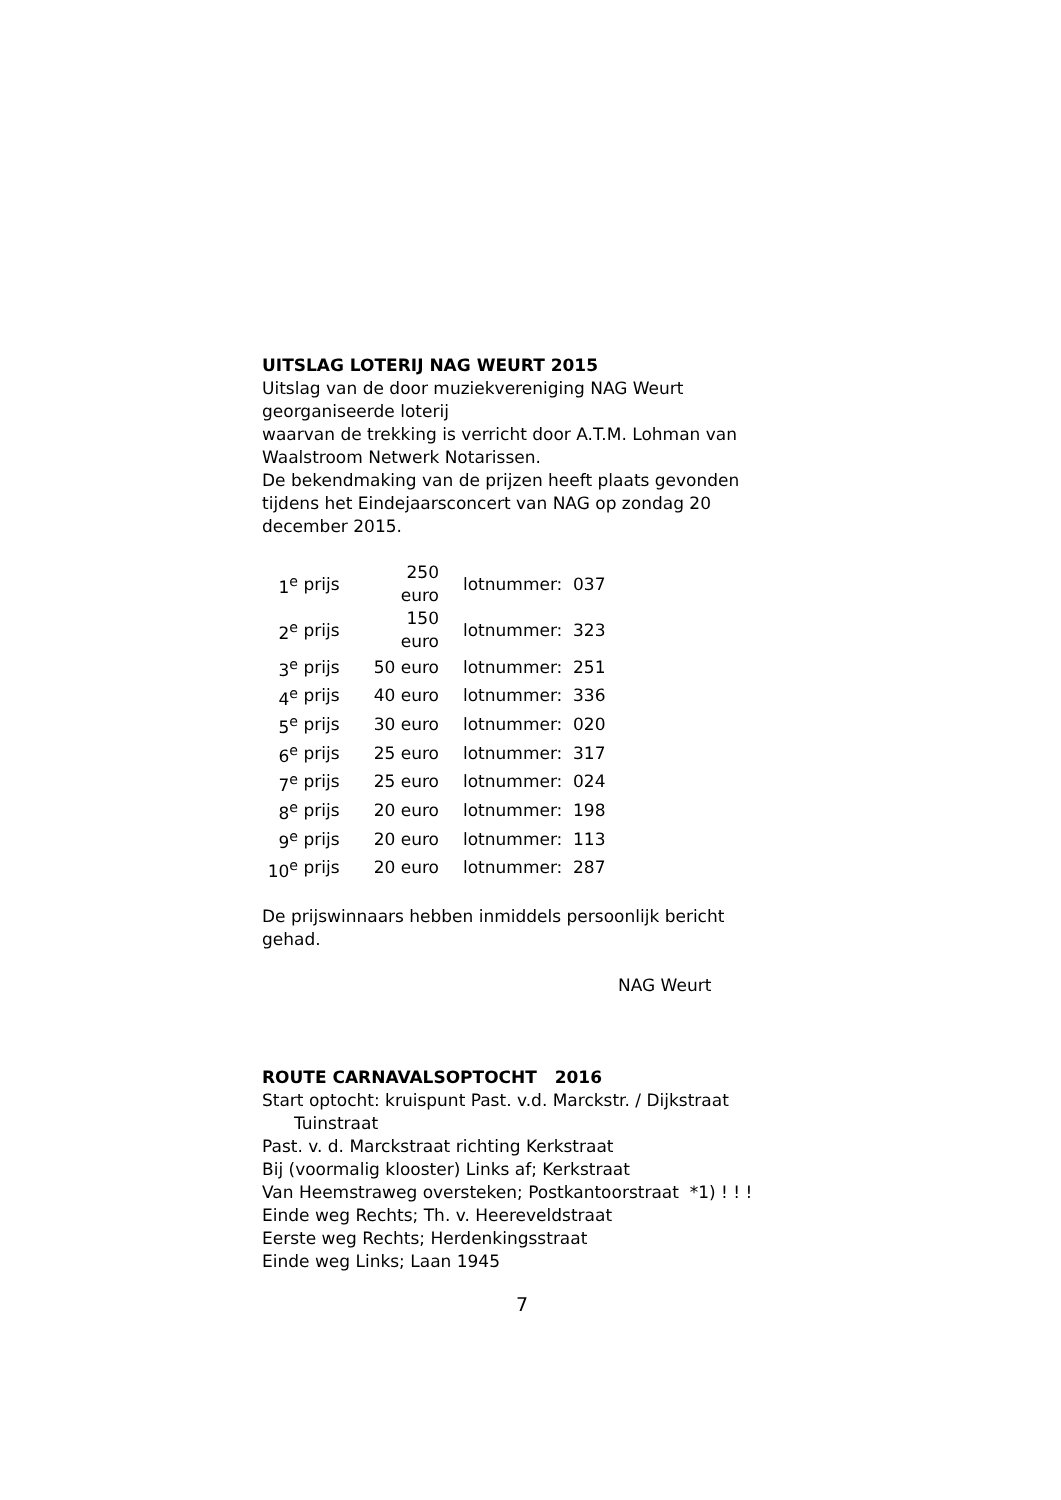UITSLAG LOTERIJ NAG WEURT 2015
Uitslag van de door muziekvereniging NAG Weurt georganiseerde loterij
waarvan de trekking is verricht door A.T.M. Lohman van Waalstroom Netwerk Notarissen.
De bekendmaking van de prijzen heeft plaats gevonden tijdens het Eindejaarsconcert van NAG op zondag 20 december 2015.
| 1<sup>e</sup> | prijs | 250 euro | lotnummer: | 037 |
| 2<sup>e</sup> | prijs | 150 euro | lotnummer: | 323 |
| 3<sup>e</sup> | prijs | 50 euro | lotnummer: | 251 |
| 4<sup>e</sup> | prijs | 40 euro | lotnummer: | 336 |
| 5<sup>e</sup> | prijs | 30 euro | lotnummer: | 020 |
| 6<sup>e</sup> | prijs | 25 euro | lotnummer: | 317 |
| 7<sup>e</sup> | prijs | 25 euro | lotnummer: | 024 |
| 8<sup>e</sup> | prijs | 20 euro | lotnummer: | 198 |
| 9<sup>e</sup> | prijs | 20 euro | lotnummer: | 113 |
| 10<sup>e</sup> | prijs | 20 euro | lotnummer: | 287 |
De prijswinnaars hebben inmiddels persoonlijk bericht gehad.
NAG Weurt
ROUTE CARNAVALSOPTOCHT 2016
Start optocht: kruispunt Past. v.d. Marckstr. / Dijkstraat
Tuinstraat
Past. v. d. Marckstraat richting Kerkstraat
Bij (voormalig klooster) Links af; Kerkstraat
Van Heemstraweg oversteken; Postkantoorstraat *1) ! ! !
Einde weg Rechts; Th. v. Heereveldstraat
Eerste weg Rechts; Herdenkingsstraat
Einde weg Links; Laan 1945
7